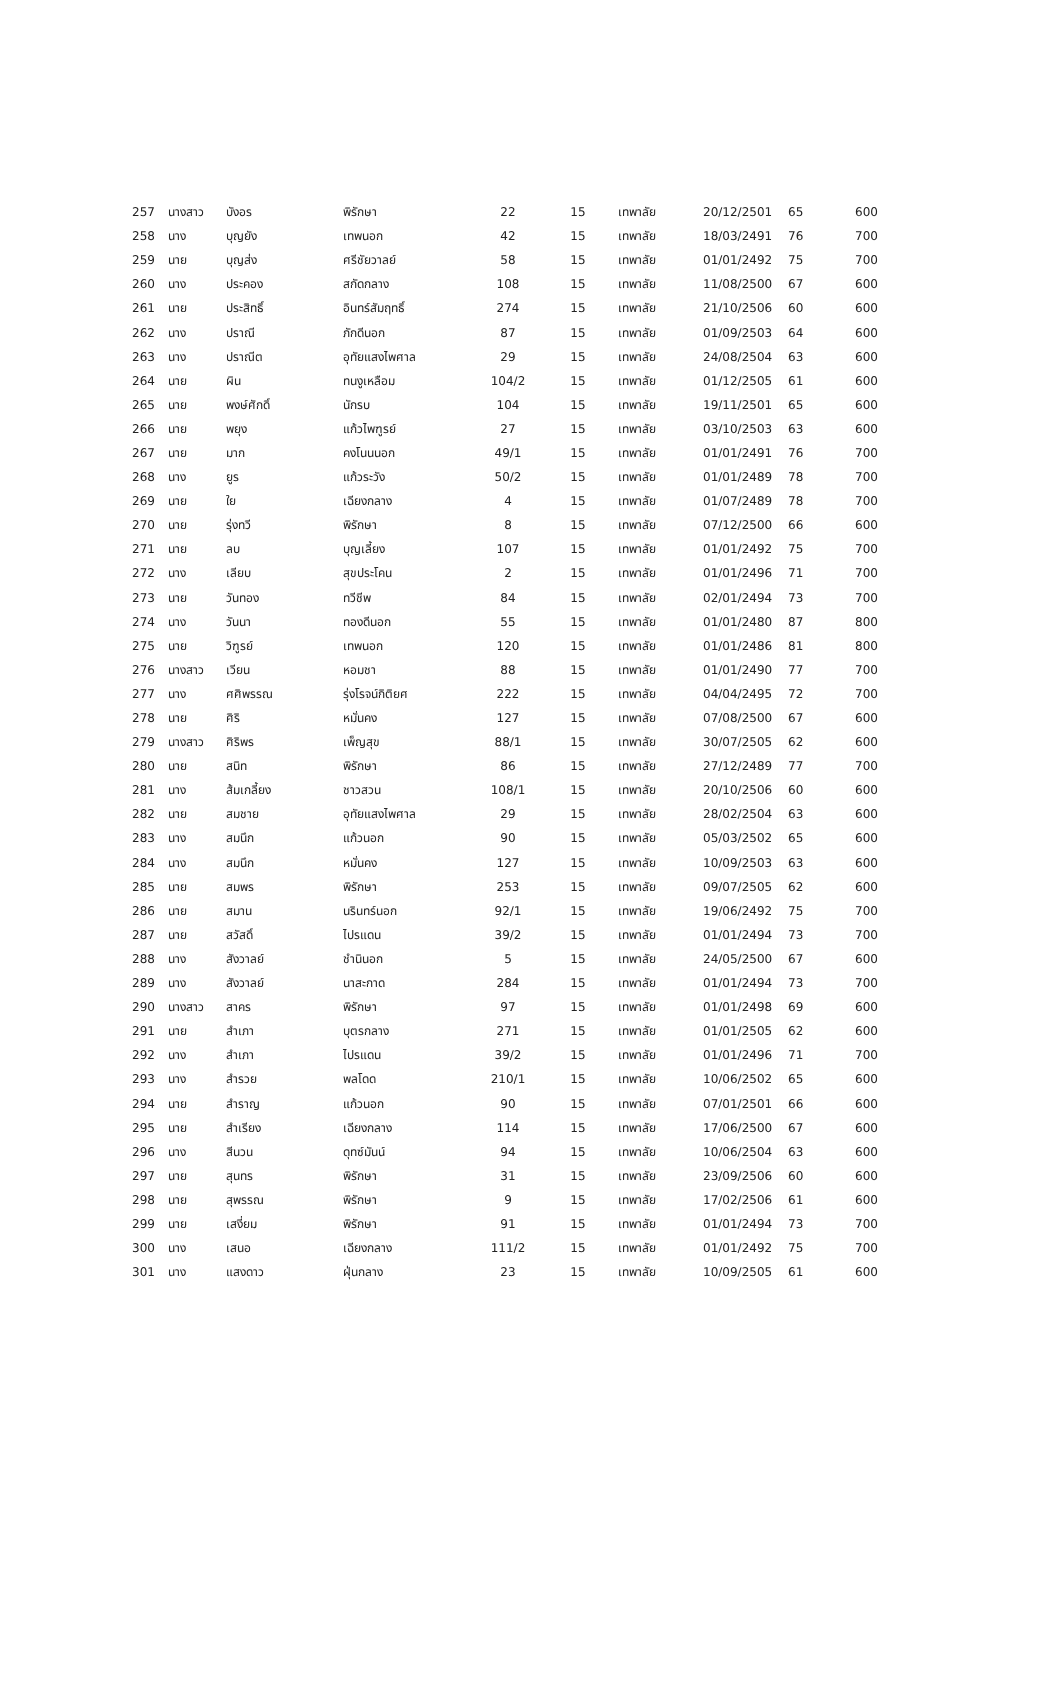| 257 | นางสาว | บังอร | พิรักษา | 22 | 15 | เทพาลัย | 20/12/2501 | 65 | 600 |
| 258 | นาง | บุญยัง | เทพนอก | 42 | 15 | เทพาลัย | 18/03/2491 | 76 | 700 |
| 259 | นาย | บุญส่ง | ศรีชัยวาลย์ | 58 | 15 | เทพาลัย | 01/01/2492 | 75 | 700 |
| 260 | นาง | ประคอง | สกัดกลาง | 108 | 15 | เทพาลัย | 11/08/2500 | 67 | 600 |
| 261 | นาย | ประสิทธิ์ | อินทร์สัมฤทธิ์ | 274 | 15 | เทพาลัย | 21/10/2506 | 60 | 600 |
| 262 | นาง | ปราณี | ภักดีนอก | 87 | 15 | เทพาลัย | 01/09/2503 | 64 | 600 |
| 263 | นาง | ปราณีต | อุทัยแสงไพศาล | 29 | 15 | เทพาลัย | 24/08/2504 | 63 | 600 |
| 264 | นาย | ผิน | ทนงูเหลือม | 104/2 | 15 | เทพาลัย | 01/12/2505 | 61 | 600 |
| 265 | นาย | พงษ์ศักดิ์ | นักรบ | 104 | 15 | เทพาลัย | 19/11/2501 | 65 | 600 |
| 266 | นาย | พยุง | แก้วไพฑูรย์ | 27 | 15 | เทพาลัย | 03/10/2503 | 63 | 600 |
| 267 | นาย | มาก | คงโนนนอก | 49/1 | 15 | เทพาลัย | 01/01/2491 | 76 | 700 |
| 268 | นาง | ยูร | แก้วระวัง | 50/2 | 15 | เทพาลัย | 01/01/2489 | 78 | 700 |
| 269 | นาย | ใย | เฉียงกลาง | 4 | 15 | เทพาลัย | 01/07/2489 | 78 | 700 |
| 270 | นาย | รุ่งทวี | พิรักษา | 8 | 15 | เทพาลัย | 07/12/2500 | 66 | 600 |
| 271 | นาย | ลบ | บุญเลี้ยง | 107 | 15 | เทพาลัย | 01/01/2492 | 75 | 700 |
| 272 | นาง | เลียบ | สุขประโคน | 2 | 15 | เทพาลัย | 01/01/2496 | 71 | 700 |
| 273 | นาย | วันทอง | ทวีชีพ | 84 | 15 | เทพาลัย | 02/01/2494 | 73 | 700 |
| 274 | นาง | วันนา | ทองดีนอก | 55 | 15 | เทพาลัย | 01/01/2480 | 87 | 800 |
| 275 | นาย | วิฑูรย์ | เทพนอก | 120 | 15 | เทพาลัย | 01/01/2486 | 81 | 800 |
| 276 | นางสาว | เวียน | หอมชา | 88 | 15 | เทพาลัย | 01/01/2490 | 77 | 700 |
| 277 | นาง | ศศิพรรณ | รุ่งโรจน์กิติยศ | 222 | 15 | เทพาลัย | 04/04/2495 | 72 | 700 |
| 278 | นาย | ศิริ | หมั่นคง | 127 | 15 | เทพาลัย | 07/08/2500 | 67 | 600 |
| 279 | นางสาว | ศิริพร | เพ็ญสุข | 88/1 | 15 | เทพาลัย | 30/07/2505 | 62 | 600 |
| 280 | นาย | สนิท | พิรักษา | 86 | 15 | เทพาลัย | 27/12/2489 | 77 | 700 |
| 281 | นาง | ส้มเกลี้ยง | ชาวสวน | 108/1 | 15 | เทพาลัย | 20/10/2506 | 60 | 600 |
| 282 | นาย | สมชาย | อุทัยแสงไพศาล | 29 | 15 | เทพาลัย | 28/02/2504 | 63 | 600 |
| 283 | นาง | สมนึก | แก้วนอก | 90 | 15 | เทพาลัย | 05/03/2502 | 65 | 600 |
| 284 | นาง | สมนึก | หมั่นคง | 127 | 15 | เทพาลัย | 10/09/2503 | 63 | 600 |
| 285 | นาย | สมพร | พิรักษา | 253 | 15 | เทพาลัย | 09/07/2505 | 62 | 600 |
| 286 | นาย | สมาน | นรินทร์นอก | 92/1 | 15 | เทพาลัย | 19/06/2492 | 75 | 700 |
| 287 | นาย | สวัสดิ์ | ไปรแดน | 39/2 | 15 | เทพาลัย | 01/01/2494 | 73 | 700 |
| 288 | นาง | สังวาลย์ | ชำนินอก | 5 | 15 | เทพาลัย | 24/05/2500 | 67 | 600 |
| 289 | นาง | สังวาลย์ | นาสะกาด | 284 | 15 | เทพาลัย | 01/01/2494 | 73 | 700 |
| 290 | นางสาว | สาคร | พิรักษา | 97 | 15 | เทพาลัย | 01/01/2498 | 69 | 600 |
| 291 | นาย | สำเภา | บุตรกลาง | 271 | 15 | เทพาลัย | 01/01/2505 | 62 | 600 |
| 292 | นาง | สำเภา | ไปรแดน | 39/2 | 15 | เทพาลัย | 01/01/2496 | 71 | 700 |
| 293 | นาง | สำรวย | พลโดด | 210/1 | 15 | เทพาลัย | 10/06/2502 | 65 | 600 |
| 294 | นาย | สำราญ | แก้วนอก | 90 | 15 | เทพาลัย | 07/01/2501 | 66 | 600 |
| 295 | นาย | สำเรียง | เฉียงกลาง | 114 | 15 | เทพาลัย | 17/06/2500 | 67 | 600 |
| 296 | นาง | สีนวน | ดุทซ์มันน์ | 94 | 15 | เทพาลัย | 10/06/2504 | 63 | 600 |
| 297 | นาย | สุนทร | พิรักษา | 31 | 15 | เทพาลัย | 23/09/2506 | 60 | 600 |
| 298 | นาย | สุพรรณ | พิรักษา | 9 | 15 | เทพาลัย | 17/02/2506 | 61 | 600 |
| 299 | นาย | เสงี่ยม | พิรักษา | 91 | 15 | เทพาลัย | 01/01/2494 | 73 | 700 |
| 300 | นาง | เสนอ | เฉียงกลาง | 111/2 | 15 | เทพาลัย | 01/01/2492 | 75 | 700 |
| 301 | นาง | แสงดาว | ฝุ่นกลาง | 23 | 15 | เทพาลัย | 10/09/2505 | 61 | 600 |